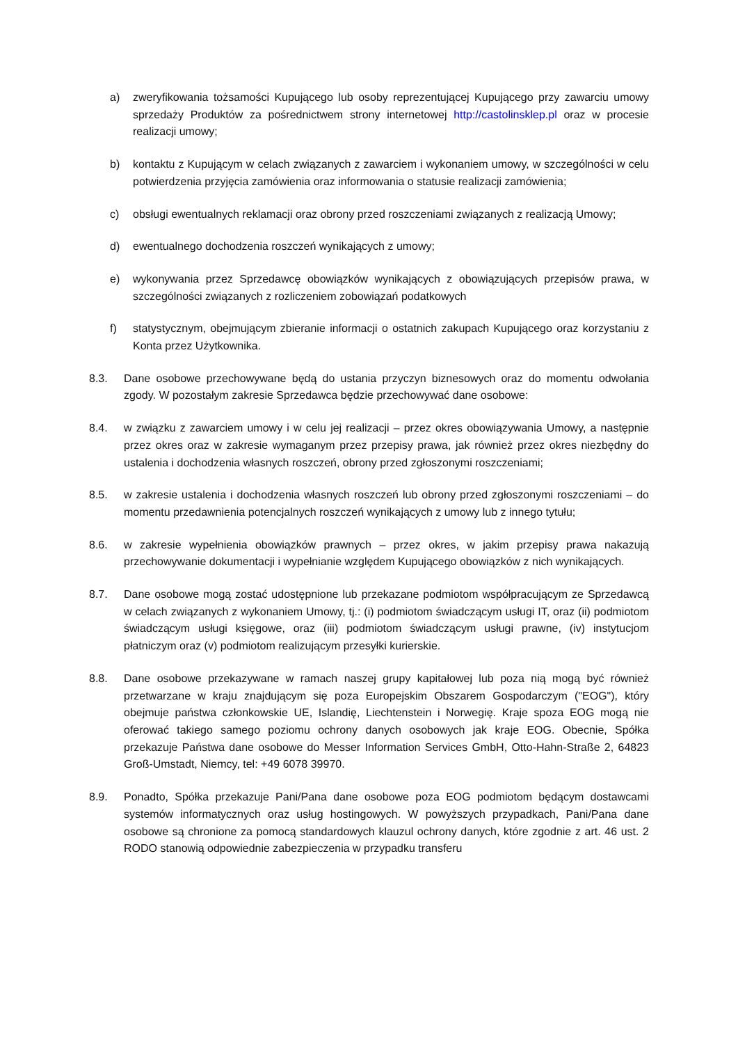a) zweryfikowania tożsamości Kupującego lub osoby reprezentującej Kupującego przy zawarciu umowy sprzedaży Produktów za pośrednictwem strony internetowej http://castolinsklep.pl oraz w procesie realizacji umowy;
b) kontaktu z Kupującym w celach związanych z zawarciem i wykonaniem umowy, w szczególności w celu potwierdzenia przyjęcia zamówienia oraz informowania o statusie realizacji zamówienia;
c) obsługi ewentualnych reklamacji oraz obrony przed roszczeniami związanych z realizacją Umowy;
d) ewentualnego dochodzenia roszczeń wynikających z umowy;
e) wykonywania przez Sprzedawcę obowiązków wynikających z obowiązujących przepisów prawa, w szczególności związanych z rozliczeniem zobowiązań podatkowych
f) statystycznym, obejmującym zbieranie informacji o ostatnich zakupach Kupującego oraz korzystaniu z Konta przez Użytkownika.
8.3. Dane osobowe przechowywane będą do ustania przyczyn biznesowych oraz do momentu odwołania zgody. W pozostałym zakresie Sprzedawca będzie przechowywać dane osobowe:
8.4. w związku z zawarciem umowy i w celu jej realizacji – przez okres obowiązywania Umowy, a następnie przez okres oraz w zakresie wymaganym przez przepisy prawa, jak również przez okres niezbędny do ustalenia i dochodzenia własnych roszczeń, obrony przed zgłoszonymi roszczeniami;
8.5. w zakresie ustalenia i dochodzenia własnych roszczeń lub obrony przed zgłoszonymi roszczeniami – do momentu przedawnienia potencjalnych roszczeń wynikających z umowy lub z innego tytułu;
8.6. w zakresie wypełnienia obowiązków prawnych – przez okres, w jakim przepisy prawa nakazują przechowywanie dokumentacji i wypełnianie względem Kupującego obowiązków z nich wynikających.
8.7. Dane osobowe mogą zostać udostępnione lub przekazane podmiotom współpracującym ze Sprzedawcą w celach związanych z wykonaniem Umowy, tj.: (i) podmiotom świadczącym usługi IT, oraz (ii) podmiotom świadczącym usługi księgowe, oraz (iii) podmiotom świadczącym usługi prawne, (iv) instytucjom płatniczym oraz (v) podmiotom realizującym przesyłki kurierskie.
8.8. Dane osobowe przekazywane w ramach naszej grupy kapitałowej lub poza nią mogą być również przetwarzane w kraju znajdującym się poza Europejskim Obszarem Gospodarczym ("EOG"), który obejmuje państwa członkowskie UE, Islandię, Liechtenstein i Norwegię. Kraje spoza EOG mogą nie oferować takiego samego poziomu ochrony danych osobowych jak kraje EOG. Obecnie, Spółka przekazuje Państwa dane osobowe do Messer Information Services GmbH, Otto-Hahn-Straße 2, 64823 Groß-Umstadt, Niemcy, tel: +49 6078 39970.
8.9. Ponadto, Spółka przekazuje Pani/Pana dane osobowe poza EOG podmiotom będącym dostawcami systemów informatycznych oraz usług hostingowych. W powyższych przypadkach, Pani/Pana dane osobowe są chronione za pomocą standardowych klauzul ochrony danych, które zgodnie z art. 46 ust. 2 RODO stanowią odpowiednie zabezpieczenia w przypadku transferu